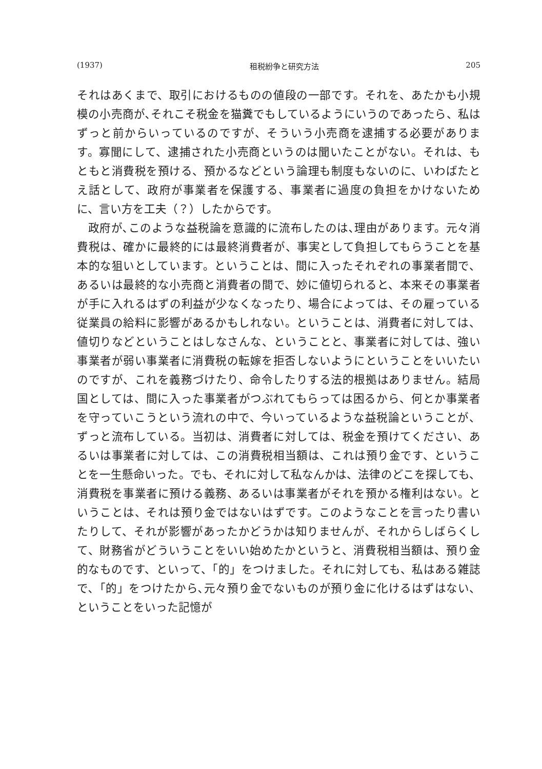(1937) 租税紛争と研究方法 205
それはあくまで、取引におけるものの値段の一部です。それを、あたかも小規模の小売商が､それこそ税金を猫糞でもしているようにいうのであったら、私はずっと前からいっているのですが、そういう小売商を逮捕する必要があります。寡聞にして、逮捕された小売商というのは聞いたことがない。それは、もともと消費税を預ける、預かるなどという論理も制度もないのに、いわばたとえ話として、政府が事業者を保護する、事業者に過度の負担をかけないために、言い方を工夫（？）したからです。
政府が､このような益税論を意識的に流布したのは､理由があります。元々消費税は、確かに最終的には最終消費者が、事実として負担してもらうことを基本的な狙いとしています。ということは、間に入ったそれぞれの事業者間で、あるいは最終的な小売商と消費者の間で、妙に値切られると、本来その事業者が手に入れるはずの利益が少なくなったり、場合によっては、その雇っている従業員の給料に影響があるかもしれない。ということは、消費者に対しては、値切りなどということはしなさんな、ということと、事業者に対しては、強い事業者が弱い事業者に消費税の転嫁を拒否しないようにということをいいたいのですが、これを義務づけたり、命令したりする法的根拠はありません。結局国としては、間に入った事業者がつぶれてもらっては困るから、何とか事業者を守っていこうという流れの中で、今いっているような益税論ということが、ずっと流布している。当初は、消費者に対しては、税金を預けてください、あるいは事業者に対しては、この消費税相当額は、これは預り金です、ということを一生懸命いった。でも、それに対して私なんかは、法律のどこを探しても、消費税を事業者に預ける義務、あるいは事業者がそれを預かる権利はない。ということは、それは預り金ではないはずです。このようなことを言ったり書いたりして、それが影響があったかどうかは知りませんが、それからしばらくして、財務省がどういうことをいい始めたかというと、消費税相当額は、預り金的なものです、といって、「的」をつけました。それに対しても、私はある雑誌で､「的」をつけたから､元々預り金でないものが預り金に化けるはずはない、ということをいった記憶が